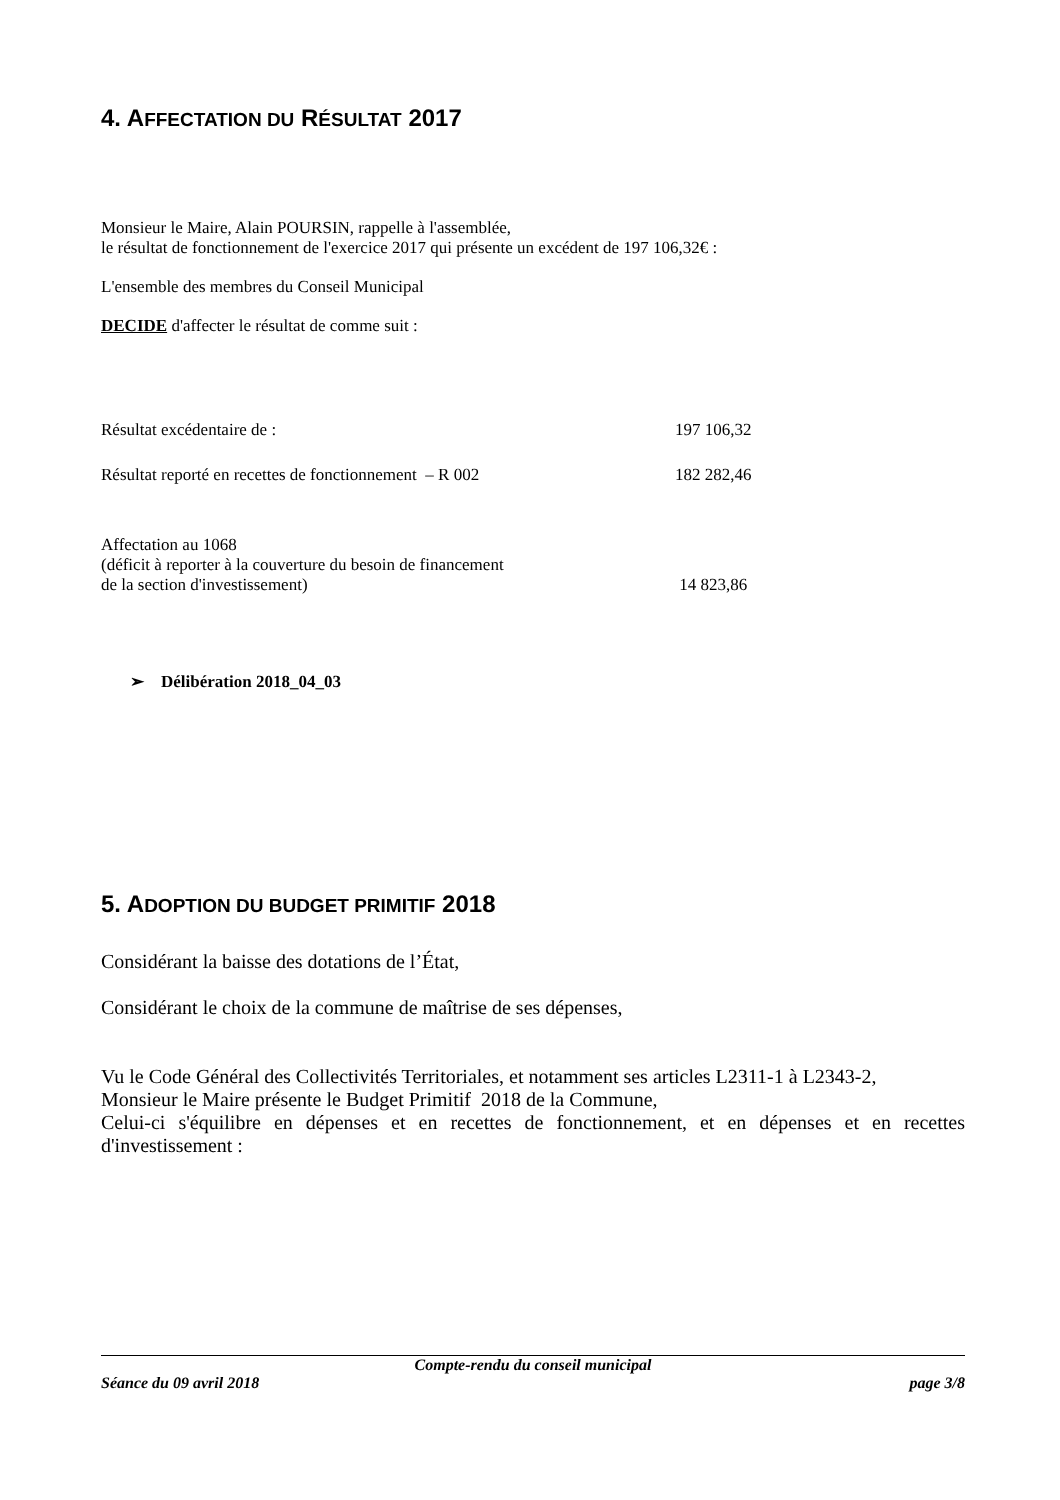4. AFFECTATION DU RÉSULTAT 2017
Monsieur le Maire, Alain POURSIN, rappelle à l'assemblée,
le résultat de fonctionnement de l'exercice 2017 qui présente un excédent de 197 106,32€ :
L'ensemble des membres du Conseil Municipal
DECIDE d'affecter le résultat de comme suit :
Résultat excédentaire de : 197 106,32
Résultat reporté en recettes de fonctionnement – R 002 182 282,46
Affectation au 1068
(déficit à reporter à la couverture du besoin de financement
de la section d'investissement) 14 823,86
➢ Délibération 2018_04_03
5. ADOPTION DU BUDGET PRIMITIF 2018
Considérant la baisse des dotations de l’État,
Considérant le choix de la commune de maîtrise de ses dépenses,
Vu le Code Général des Collectivités Territoriales, et notamment ses articles L2311-1 à L2343-2,
Monsieur le Maire présente le Budget Primitif 2018 de la Commune,
Celui-ci s'équilibre en dépenses et en recettes de fonctionnement, et en dépenses et en recettes d'investissement :
Compte-rendu du conseil municipal
Séance du 09 avril 2018 page 3/8